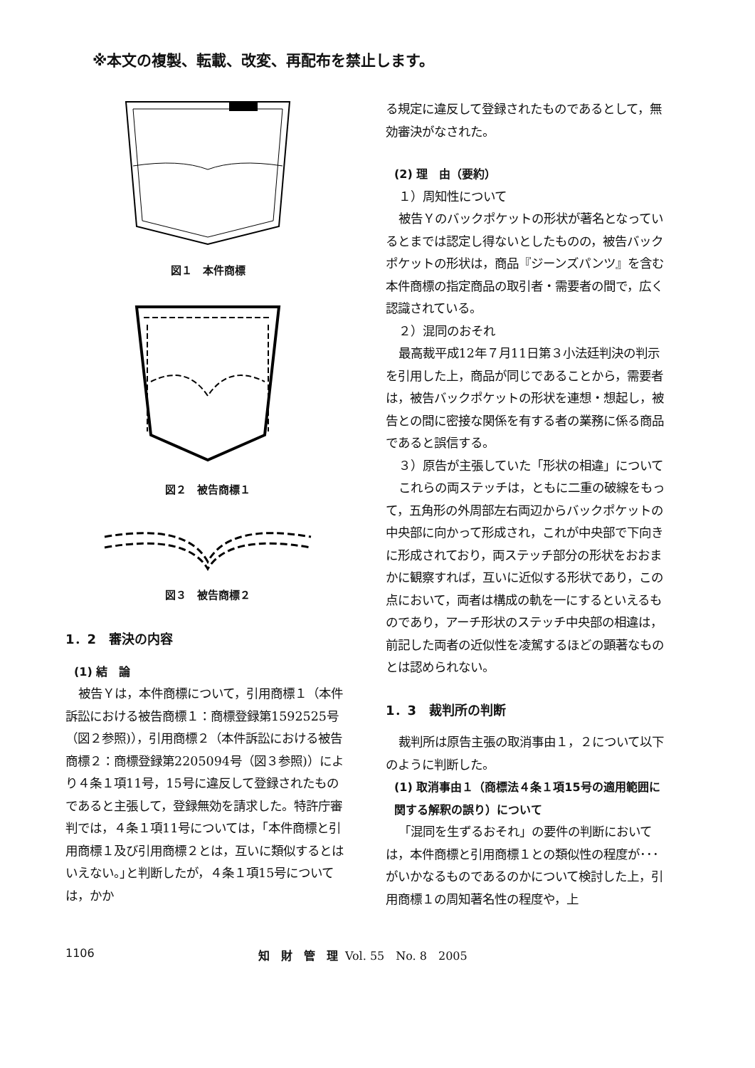※本文の複製、転載、改変、再配布を禁止します。
図１　本件商標
図２　被告商標１
図３　被告商標２
1．2　審決の内容
(1) 結　論
被告Ｙは，本件商標について，引用商標１（本件訴訟における被告商標１：商標登録第1592525号（図２参照)），引用商標２（本件訴訟における被告商標２：商標登録第2205094号（図３参照)）により４条１項11号，15号に違反して登録されたものであると主張して，登録無効を請求した。特許庁審判では，４条１項11号については，｢本件商標と引用商標１及び引用商標２とは，互いに類似するとはいえない。｣と判断したが，４条１項15号については，かか
る規定に違反して登録されたものであるとして，無効審決がなされた。
(2) 理　由（要約）
１）周知性について
被告Ｙのバックポケットの形状が著名となっているとまでは認定し得ないとしたものの，被告バックポケットの形状は，商品『ジーンズパンツ』を含む本件商標の指定商品の取引者・需要者の間で，広く認識されている。
２）混同のおそれ
最高裁平成12年７月11日第３小法廷判決の判示を引用した上，商品が同じであることから，需要者は，被告バックポケットの形状を連想・想起し，被告との間に密接な関係を有する者の業務に係る商品であると誤信する。
３）原告が主張していた「形状の相違」について
これらの両ステッチは，ともに二重の破線をもって，五角形の外周部左右両辺からバックポケットの中央部に向かって形成され，これが中央部で下向きに形成されており，両ステッチ部分の形状をおおまかに観察すれば，互いに近似する形状であり，この点において，両者は構成の軌を一にするといえるものであり，アーチ形状のステッチ中央部の相違は，前記した両者の近似性を凌駕するほどの顕著なものとは認められない。
1．3　裁判所の判断
裁判所は原告主張の取消事由１，２について以下のように判断した。
(1) 取消事由１（商標法４条１項15号の適用範囲に関する解釈の誤り）について
「混同を生ずるおそれ」の要件の判断においては，本件商標と引用商標１との類似性の程度が･･･がいかなるものであるのかについて検討した上，引用商標１の周知著名性の程度や，上
1106 知　財　管　理 Vol. 55　No. 8　2005